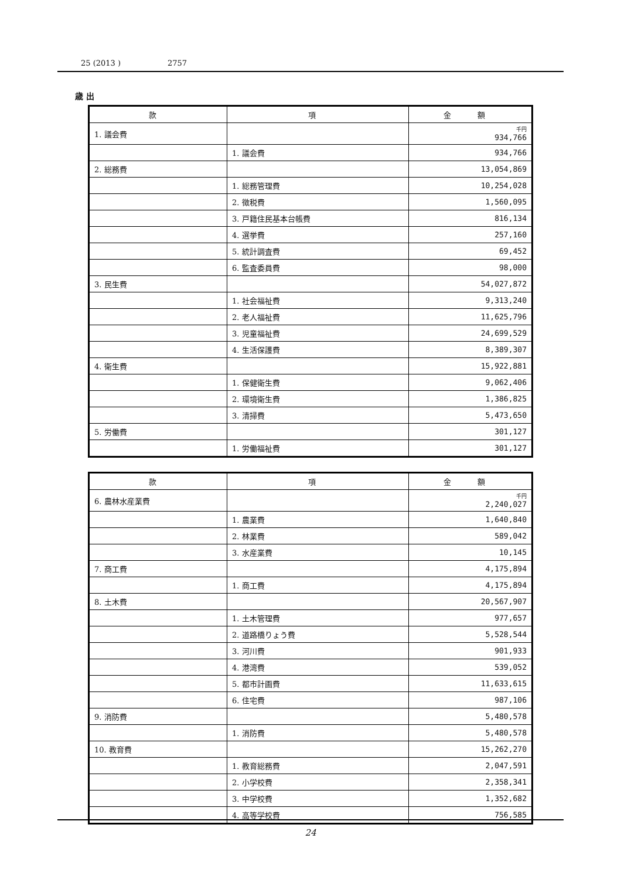25 (2013 ) 2757
歳 出
| 款 | 項 | 金 額 |
| --- | --- | --- |
| 1. 議会費 | | 千円 934,766 |
| | 1. 議会費 | 934,766 |
| 2. 総務費 | | 13,054,869 |
| | 1. 総務管理費 | 10,254,028 |
| | 2. 徴税費 | 1,560,095 |
| | 3. 戸籍住民基本台帳費 | 816,134 |
| | 4. 選挙費 | 257,160 |
| | 5. 統計調査費 | 69,452 |
| | 6. 監査委員費 | 98,000 |
| 3. 民生費 | | 54,027,872 |
| | 1. 社会福祉費 | 9,313,240 |
| | 2. 老人福祉費 | 11,625,796 |
| | 3. 児童福祉費 | 24,699,529 |
| | 4. 生活保護費 | 8,389,307 |
| 4. 衛生費 | | 15,922,881 |
| | 1. 保健衛生費 | 9,062,406 |
| | 2. 環境衛生費 | 1,386,825 |
| | 3. 清掃費 | 5,473,650 |
| 5. 労働費 | | 301,127 |
| | 1. 労働福祉費 | 301,127 |
| 款 | 項 | 金 額 |
| --- | --- | --- |
| 6. 農林水産業費 | | 千円 2,240,027 |
| | 1. 農業費 | 1,640,840 |
| | 2. 林業費 | 589,042 |
| | 3. 水産業費 | 10,145 |
| 7. 商工費 | | 4,175,894 |
| | 1. 商工費 | 4,175,894 |
| 8. 土木費 | | 20,567,907 |
| | 1. 土木管理費 | 977,657 |
| | 2. 道路橋りょう費 | 5,528,544 |
| | 3. 河川費 | 901,933 |
| | 4. 港湾費 | 539,052 |
| | 5. 都市計画費 | 11,633,615 |
| | 6. 住宅費 | 987,106 |
| 9. 消防費 | | 5,480,578 |
| | 1. 消防費 | 5,480,578 |
| 10. 教育費 | | 15,262,270 |
| | 1. 教育総務費 | 2,047,591 |
| | 2. 小学校費 | 2,358,341 |
| | 3. 中学校費 | 1,352,682 |
| | 4. 高等学校費 | 756,585 |
24